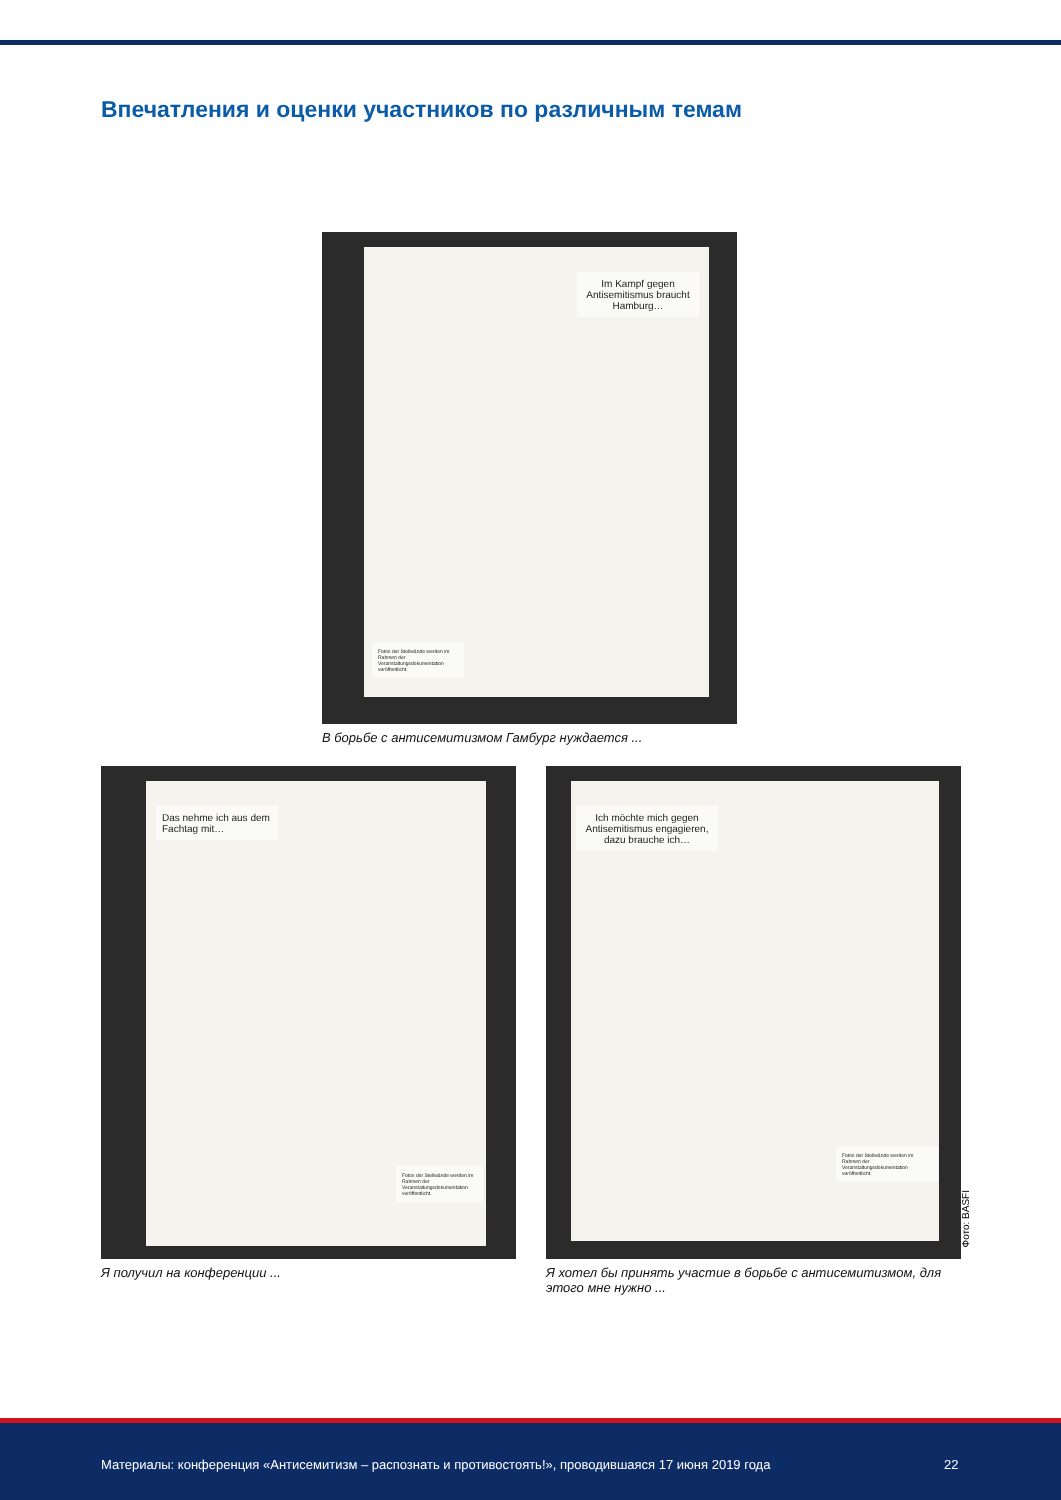Впечатления и оценки участников по различным темам
Im Kampf gegen Antisemitismus braucht Hamburg…
Fotos der Stellwände werden im Rahmen der Veranstaltungsdokumentation veröffentlicht.
В борьбе с антисемитизмом Гамбург нуждается ...
Das nehme ich aus dem Fachtag mit…
Fotos der Stellwände werden im Rahmen der Veranstaltungsdokumentation veröffentlicht.
Я получил на конференции ...
Ich möchte mich gegen Antisemitismus engagieren, dazu brauche ich…
Fotos der Stellwände werden im Rahmen der Veranstaltungsdokumentation veröffentlicht.
Я хотел бы принять участие в борьбе с антисемитизмом, для этого мне нужно ...
Фото: BASFI
Материалы: конференция «Антисемитизм – распознать и противостоять!», проводившаяся 17 июня 2019 года 22